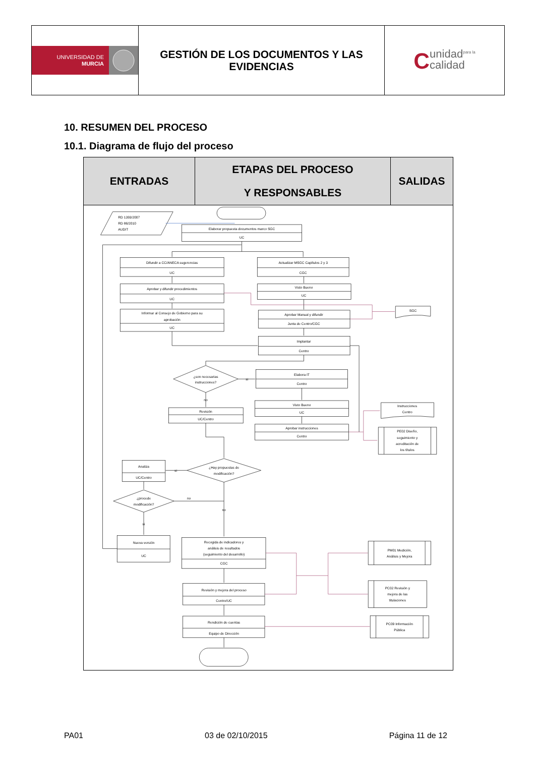| UNIVERSIDAD DE MURCIA | GESTIÓN DE LOS DOCUMENTOS Y LAS EVIDENCIAS | C unidad<sup>para la</sup> calidad |
10. RESUMEN DEL PROCESO
10.1. Diagrama de flujo del proceso
| ENTRADAS | ETAPAS DEL PROCESO Y RESPONSABLES | SALIDAS |
| --- | --- | --- |
| RD 1393/2007 RD 86/2010 AUDIT Elaborar propuesta documentos marco SGC UC Difundir a CC/ANECA sugerencias UC Aprobar y difundir procedimientos UC Informar al Consejo de Gobierno para su aprobación UC Actualizar MSGC Capítulos 2 y 3 CGC Visto Bueno UC Aprobar Manual y difundir Junta de Centro/CGC Implantar Centro SGC ¿son necesarias instrucciones? si Elabora IT Centro Visto Bueno UC Aprobar instrucciones Centro no Revisión UC/Centro Instrucciones Centro PE02 Diseño, seguimiento y acreditación de los títulos ¿Hay propuestas de modificación? si Analiza UC/Centro ¿procede modificación? no no si Nueva versión UC Recogida de indicadores y análisis de resultados (seguimiento del desarrollo) CGC Revisión y mejora del proceso Centro/UC Rendición de cuentas Equipo de Dirección PM01 Medición, Análisis y Mejora PC02 Revisión y mejora de las titulaciones PC09 Información Pública | | |
PA01 03 de 02/10/2015 Página 11 de 12